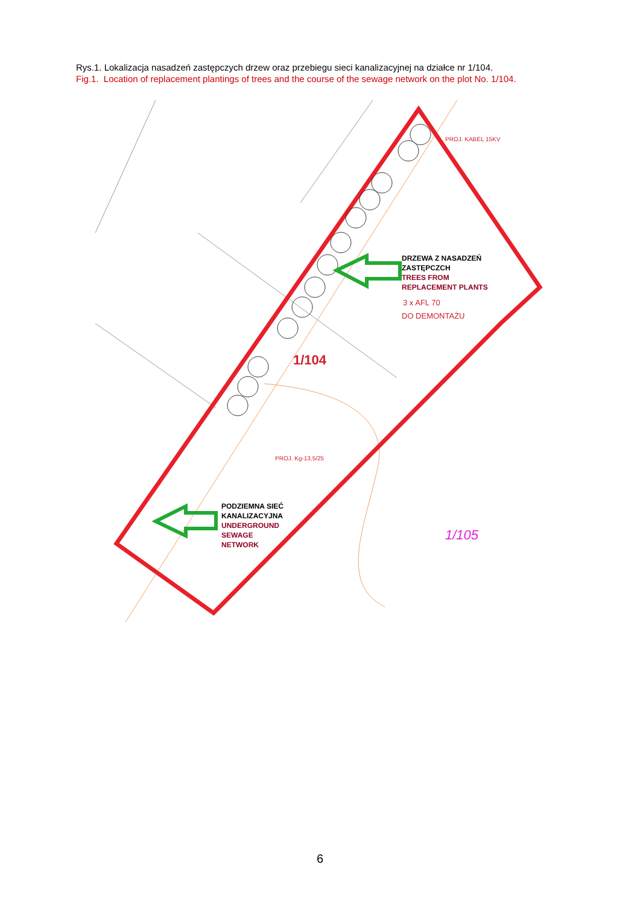Rys.1. Lokalizacja nasadzeń zastępczych drzew oraz przebiegu sieci kanalizacyjnej na działce nr 1/104.
Fig.1. Location of replacement plantings of trees and the course of the sewage network on the plot No. 1/104.
1/104
1/105
DRZEWA Z NASADZEŃ ZASTĘPCZCH TREES FROM REPLACEMENT PLANTS
PODZIEMNA SIEĆ KANALIZACYJNA UNDERGROUND SEWAGE NETWORK
3 x AFL 70
DO DEMONTAŻU
PROJ. KABEL 15KV
PROJ. Kg-13,5/25
6